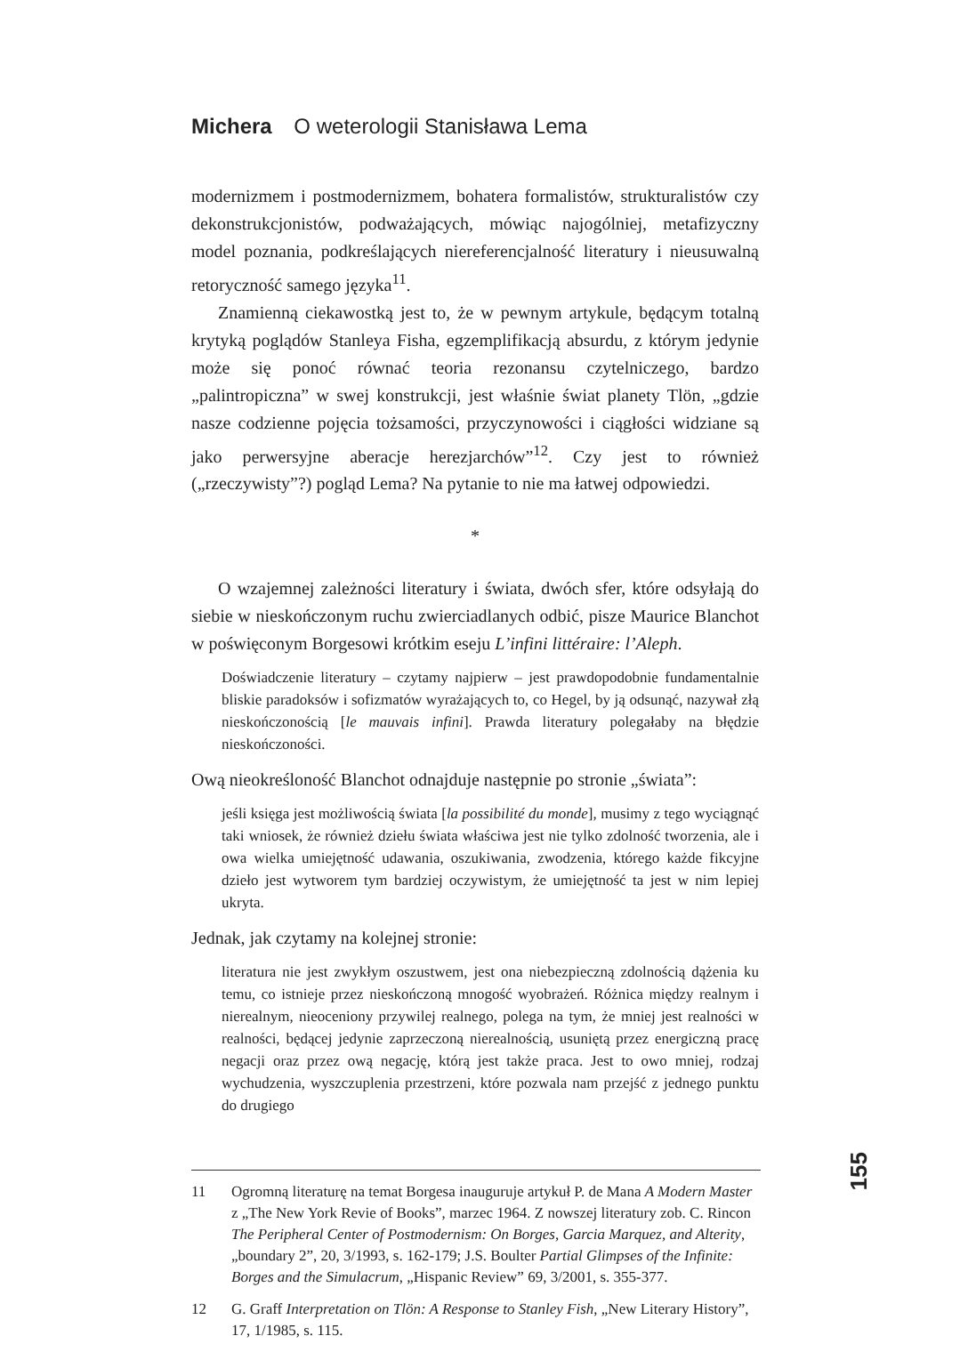Michera O weterologii Stanisława Lema
modernizmem i postmodernizmem, bohatera formalistów, strukturalistów czy dekonstrukcjonistów, podważających, mówiąc najogólniej, metafizyczny model poznania, podkreślających niereferencjalność literatury i nieusuwalną retoryczność samego języka<sup>11</sup>.
Znamienną ciekawostką jest to, że w pewnym artykule, będącym totalną krytyką poglądów Stanleya Fisha, egzemplifikacją absurdu, z którym jedynie może się ponoć równać teoria rezonansu czytelniczego, bardzo „palintropiczna” w swej konstrukcji, jest właśnie świat planety Tlön, „gdzie nasze codzienne pojęcia tożsamości, przyczynowości i ciągłości widziane są jako perwersyjne aberacje herezjarchów”<sup>12</sup>. Czy jest to również („rzeczywisty”?) pogląd Lema? Na pytanie to nie ma łatwej odpowiedzi.
*
O wzajemnej zależności literatury i świata, dwóch sfer, które odsyłają do siebie w nieskończonym ruchu zwierciadlanych odbić, pisze Maurice Blanchot w poświęconym Borgesowi krótkim eseju L’infini littéraire: l’Aleph.
Doświadczenie literatury – czytamy najpierw – jest prawdopodobnie fundamentalnie bliskie paradoksów i sofizmatów wyrażających to, co Hegel, by ją odsunąć, nazywał złą nieskończonością [le mauvais infini]. Prawda literatury polegałaby na błędzie nieskończoności.
Ową nieokreśloność Blanchot odnajduje następnie po stronie „świata”:
jeśli księga jest możliwością świata [la possibilité du monde], musimy z tego wyciągnąć taki wniosek, że również dziełu świata właściwa jest nie tylko zdolność tworzenia, ale i owa wielka umiejętność udawania, oszukiwania, zwodzenia, którego każde fikcyjne dzieło jest wytworem tym bardziej oczywistym, że umiejętność ta jest w nim lepiej ukryta.
Jednak, jak czytamy na kolejnej stronie:
literatura nie jest zwykłym oszustwem, jest ona niebezpieczną zdolnością dążenia ku temu, co istnieje przez nieskończoną mnogość wyobrażeń. Różnica między realnym i nierealnym, nieoceniony przywilej realnego, polega na tym, że mniej jest realności w realności, będącej jedynie zaprzeczoną nierealnością, usuniętą przez energiczną pracę negacji oraz przez ową negację, którą jest także praca. Jest to owo mniej, rodzaj wychudzenia, wyszczuplenia przestrzeni, które pozwala nam przejść z jednego punktu do drugiego
11 Ogromną literaturę na temat Borgesa inauguruje artykuł P. de Mana A Modern Master z „The New York Revie of Books”, marzec 1964. Z nowszej literatury zob. C. Rincon The Peripheral Center of Postmodernism: On Borges, Garcia Marquez, and Alterity, „boundary 2”, 20, 3/1993, s. 162-179; J.S. Boulter Partial Glimpses of the Infinite: Borges and the Simulacrum, „Hispanic Review” 69, 3/2001, s. 355-377.
12 G. Graff Interpretation on Tlön: A Response to Stanley Fish, „New Literary History”, 17, 1/1985, s. 115.
155